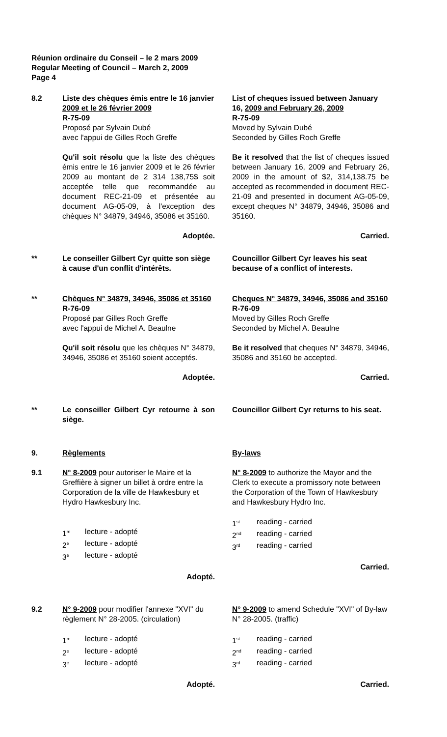Réunion ordinaire du Conseil – le 2 mars 2009
Regular Meeting of Council – March 2, 2009
Page 4
8.2 Liste des chèques émis entre le 16 janvier 2009 et le 26 février 2009
R-75-09
Proposé par Sylvain Dubé
avec l'appui de Gilles Roch Greffe
Qu'il soit résolu que la liste des chèques émis entre le 16 janvier 2009 et le 26 février 2009 au montant de 2 314 138,75$ soit acceptée telle que recommandée au document REC-21-09 et présentée au document AG-05-09, à l'exception des chèques N° 34879, 34946, 35086 et 35160.
Adoptée.
List of cheques issued between January 16, 2009 and February 26, 2009
R-75-09
Moved by Sylvain Dubé
Seconded by Gilles Roch Greffe
Be it resolved that the list of cheques issued between January 16, 2009 and February 26, 2009 in the amount of $2, 314,138.75 be accepted as recommended in document REC-21-09 and presented in document AG-05-09, except cheques N° 34879, 34946, 35086 and 35160.
Carried.
** Le conseiller Gilbert Cyr quitte son siège à cause d'un conflit d'intérêts.
Councillor Gilbert Cyr leaves his seat because of a conflict of interests.
** Chèques N° 34879, 34946, 35086 et 35160
R-76-09
Proposé par Gilles Roch Greffe
avec l'appui de Michel A. Beaulne
Qu'il soit résolu que les chèques N° 34879, 34946, 35086 et 35160 soient acceptés.
Adoptée.
Cheques N° 34879, 34946, 35086 and 35160
R-76-09
Moved by Gilles Roch Greffe
Seconded by Michel A. Beaulne
Be it resolved that cheques N° 34879, 34946, 35086 and 35160 be accepted.
Carried.
** Le conseiller Gilbert Cyr retourne à son siège.
Councillor Gilbert Cyr returns to his seat.
9. Règlements By-laws
9.1 N° 8-2009 pour autoriser le Maire et la Greffière à signer un billet à ordre entre la Corporation de la ville de Hawkesbury et Hydro Hawkesbury Inc.
1<sup>re</sup> lecture - adopté
2<sup>e</sup> lecture - adopté
3<sup>e</sup> lecture - adopté
Adopté.
N° 8-2009 to authorize the Mayor and the Clerk to execute a promissory note between the Corporation of the Town of Hawkesbury and Hawkesbury Hydro Inc.
1<sup>st</sup> reading - carried
2<sup>nd</sup> reading - carried
3<sup>rd</sup> reading - carried
Carried.
9.2 N° 9-2009 pour modifier l'annexe "XVI" du règlement N° 28-2005. (circulation)
1<sup>re</sup> lecture - adopté
2<sup>e</sup> lecture - adopté
3<sup>e</sup> lecture - adopté
Adopté.
N° 9-2009 to amend Schedule "XVI" of By-law N° 28-2005. (traffic)
1<sup>st</sup> reading - carried
2<sup>nd</sup> reading - carried
3<sup>rd</sup> reading - carried
Carried.